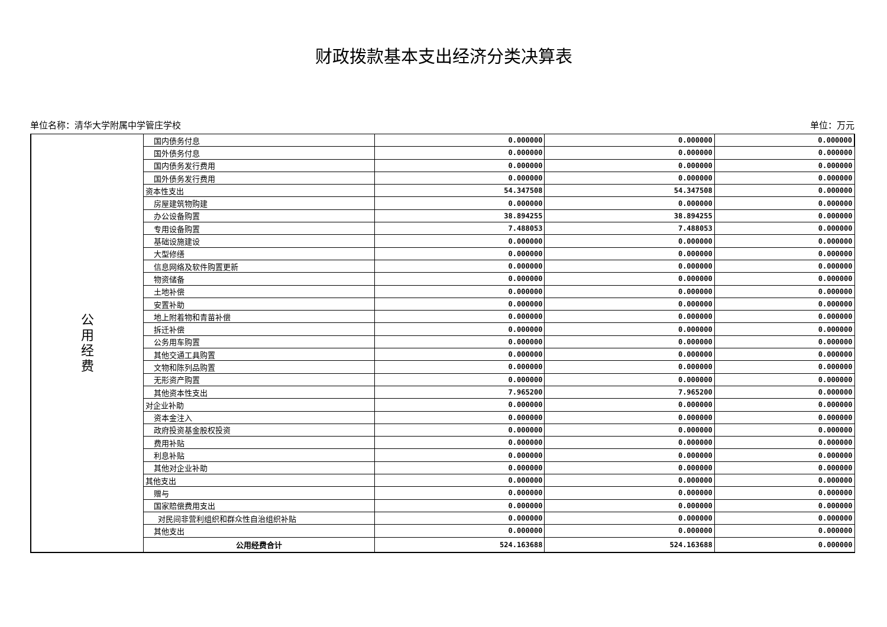财政拨款基本支出经济分类决算表
单位名称：清华大学附属中学管庄学校 单位：万元
| 公 用 经 费 | 国内债务付息 | 0.000000 | 0.000000 | 0.000000 |
| | 国外债务付息 | 0.000000 | 0.000000 | 0.000000 |
| | 国内债务发行费用 | 0.000000 | 0.000000 | 0.000000 |
| | 国外债务发行费用 | 0.000000 | 0.000000 | 0.000000 |
| | 资本性支出 | 54.347508 | 54.347508 | 0.000000 |
| | 房屋建筑物购建 | 0.000000 | 0.000000 | 0.000000 |
| | 办公设备购置 | 38.894255 | 38.894255 | 0.000000 |
| | 专用设备购置 | 7.488053 | 7.488053 | 0.000000 |
| | 基础设施建设 | 0.000000 | 0.000000 | 0.000000 |
| | 大型修缮 | 0.000000 | 0.000000 | 0.000000 |
| | 信息网络及软件购置更新 | 0.000000 | 0.000000 | 0.000000 |
| | 物资储备 | 0.000000 | 0.000000 | 0.000000 |
| | 土地补偿 | 0.000000 | 0.000000 | 0.000000 |
| | 安置补助 | 0.000000 | 0.000000 | 0.000000 |
| | 地上附着物和青苗补偿 | 0.000000 | 0.000000 | 0.000000 |
| | 拆迁补偿 | 0.000000 | 0.000000 | 0.000000 |
| | 公务用车购置 | 0.000000 | 0.000000 | 0.000000 |
| | 其他交通工具购置 | 0.000000 | 0.000000 | 0.000000 |
| | 文物和陈列品购置 | 0.000000 | 0.000000 | 0.000000 |
| | 无形资产购置 | 0.000000 | 0.000000 | 0.000000 |
| | 其他资本性支出 | 7.965200 | 7.965200 | 0.000000 |
| | 对企业补助 | 0.000000 | 0.000000 | 0.000000 |
| | 资本金注入 | 0.000000 | 0.000000 | 0.000000 |
| | 政府投资基金股权投资 | 0.000000 | 0.000000 | 0.000000 |
| | 费用补贴 | 0.000000 | 0.000000 | 0.000000 |
| | 利息补贴 | 0.000000 | 0.000000 | 0.000000 |
| | 其他对企业补助 | 0.000000 | 0.000000 | 0.000000 |
| | 其他支出 | 0.000000 | 0.000000 | 0.000000 |
| | 赠与 | 0.000000 | 0.000000 | 0.000000 |
| | 国家赔偿费用支出 | 0.000000 | 0.000000 | 0.000000 |
| | 对民间非营利组织和群众性自治组织补贴 | 0.000000 | 0.000000 | 0.000000 |
| | 其他支出 | 0.000000 | 0.000000 | 0.000000 |
| | 公用经费合计 | 524.163688 | 524.163688 | 0.000000 |